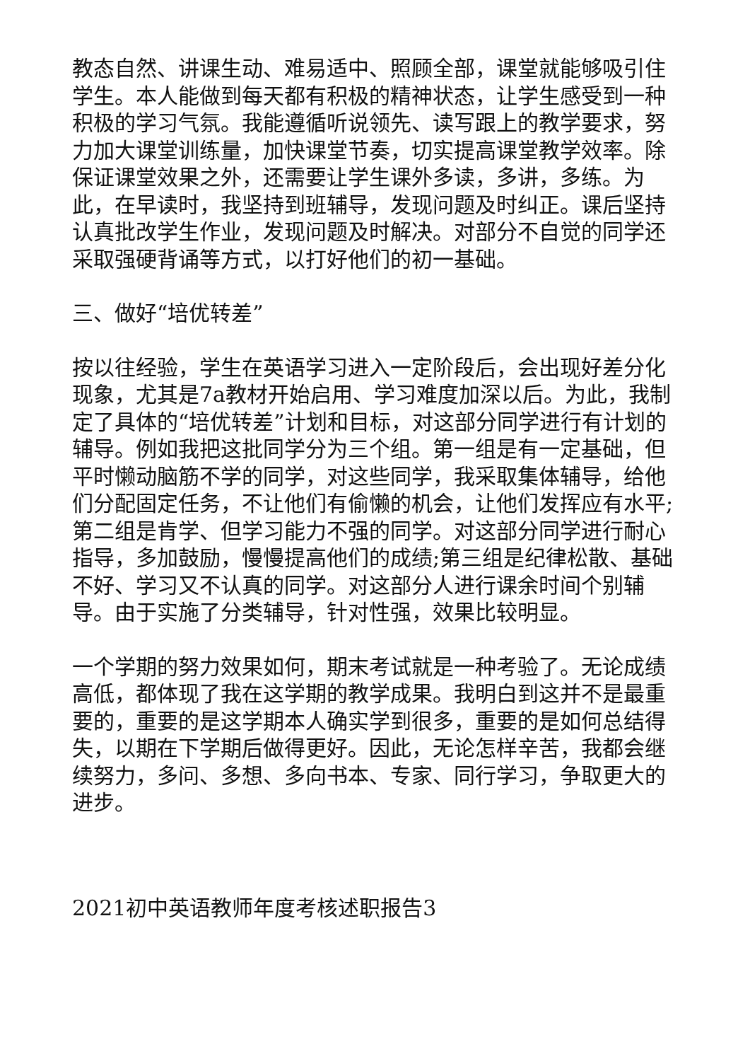教态自然、讲课生动、难易适中、照顾全部，课堂就能够吸引住学生。本人能做到每天都有积极的精神状态，让学生感受到一种积极的学习气氛。我能遵循听说领先、读写跟上的教学要求，努力加大课堂训练量，加快课堂节奏，切实提高课堂教学效率。除保证课堂效果之外，还需要让学生课外多读，多讲，多练。为此，在早读时，我坚持到班辅导，发现问题及时纠正。课后坚持认真批改学生作业，发现问题及时解决。对部分不自觉的同学还采取强硬背诵等方式，以打好他们的初一基础。
三、做好“培优转差”
按以往经验，学生在英语学习进入一定阶段后，会出现好差分化现象，尤其是7a教材开始启用、学习难度加深以后。为此，我制定了具体的“培优转差”计划和目标，对这部分同学进行有计划的辅导。例如我把这批同学分为三个组。第一组是有一定基础，但平时懒动脑筋不学的同学，对这些同学，我采取集体辅导，给他们分配固定任务，不让他们有偷懒的机会，让他们发挥应有水平;第二组是肯学、但学习能力不强的同学。对这部分同学进行耐心指导，多加鼓励，慢慢提高他们的成绩;第三组是纪律松散、基础不好、学习又不认真的同学。对这部分人进行课余时间个别辅导。由于实施了分类辅导，针对性强，效果比较明显。
一个学期的努力效果如何，期末考试就是一种考验了。无论成绩高低，都体现了我在这学期的教学成果。我明白到这并不是最重要的，重要的是这学期本人确实学到很多，重要的是如何总结得失，以期在下学期后做得更好。因此，无论怎样辛苦，我都会继续努力，多问、多想、多向书本、专家、同行学习，争取更大的进步。
2021初中英语教师年度考核述职报告3